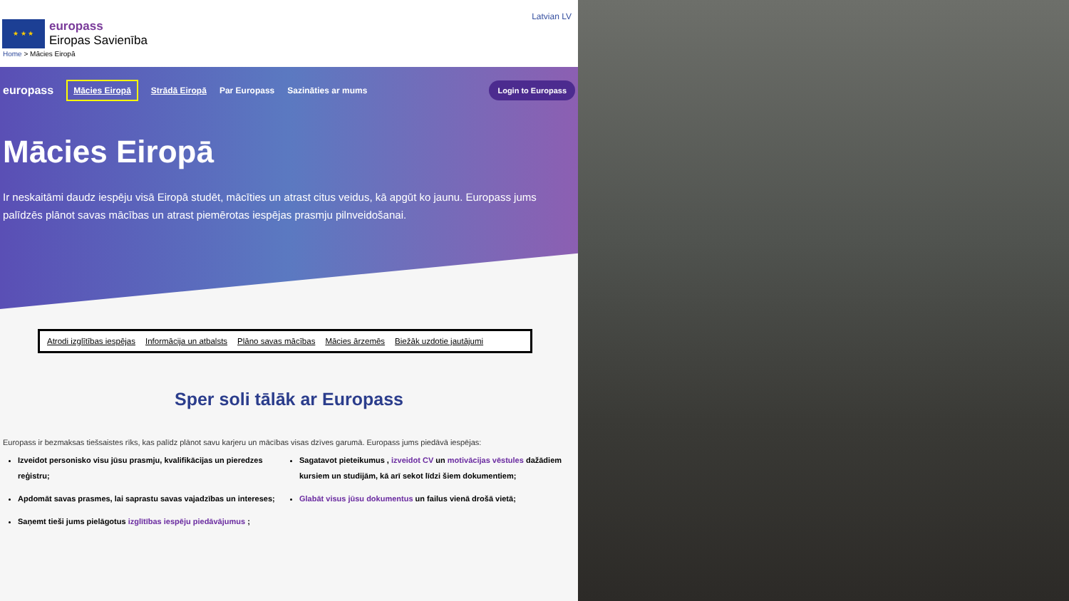★ ★ ★
europass
Eiropas Savienība
Latvian LV
Home > Mācies Eiropā
europass Mācies Eiropā Strādā Eiropā Par Europass Sazināties ar mums Login to Europass
Mācies Eiropā
Ir neskaitāmi daudz iespēju visā Eiropā studēt, mācīties un atrast citus veidus, kā apgūt ko jaunu. Europass jums palīdzēs plānot savas mācības un atrast piemērotas iespējas prasmju pilnveidošanai.
Atrodi izglītības iespējas Informācija un atbalsts Plāno savas mācības Mācies ārzemēs Biežāk uzdotie jautājumi
Sper soli tālāk ar Europass
Europass ir bezmaksas tiešsaistes rīks, kas palīdz plānot savu karjeru un mācības visas dzīves garumā. Europass jums piedāvā iespējas:
Izveidot personisko visu jūsu prasmju, kvalifikācijas un pieredzes reģistru;
Apdomāt savas prasmes, lai saprastu savas vajadzības un intereses;
Saņemt tieši jums pielāgotus izglītības iespēju piedāvājumus ;
Sagatavot pieteikumus , izveidot CV un motivācijas vēstules dažādiem kursiem un studijām, kā arī sekot līdzi šiem dokumentiem;
Glabāt visus jūsu dokumentus un failus vienā drošā vietā;